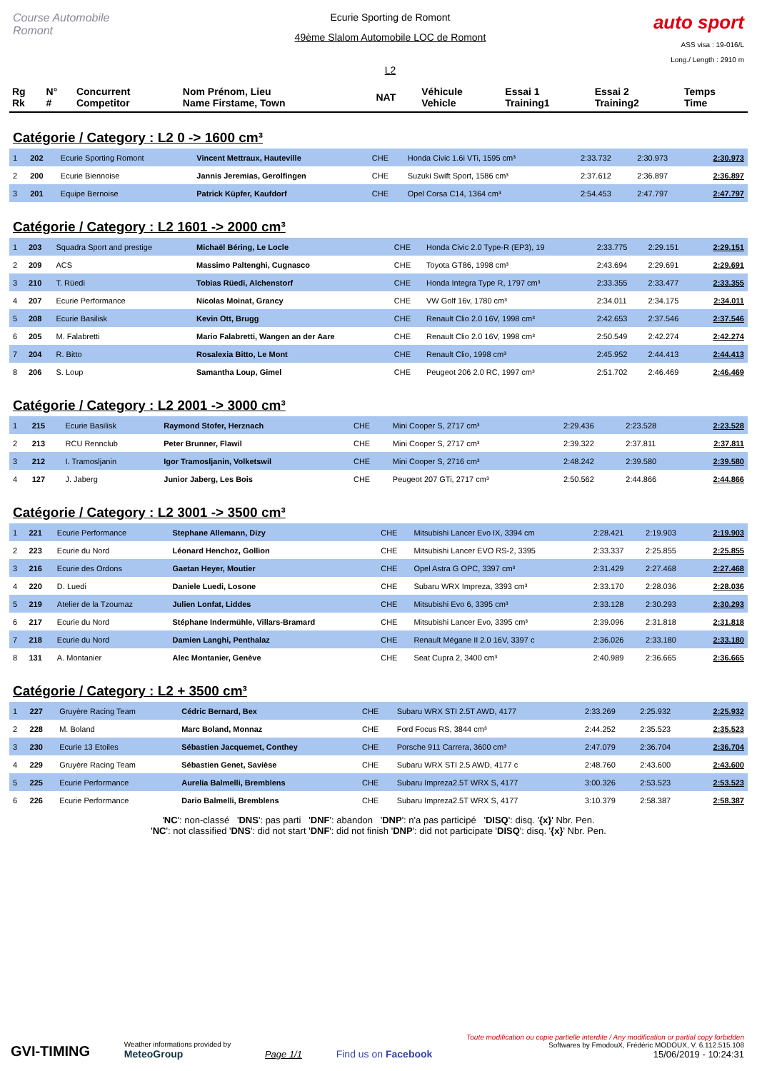Course Automobile Romont
Ecurie Sporting de Romont
49ème Slalom Automobile LOC de Romont
L2
auto sport
ASS visa : 19-016/L
Long./ Length : 2910 m
| Rg Rk | N° # | Concurrent Competitor | Nom Prénom, Lieu Name Firstame, Town | NAT | Véhicule Vehicle | Essai 1 Training1 | Essai 2 Training2 | Temps Time |
Catégorie / Category : L2 0 -> 1600 cm³
| 1 | 202 | Ecurie Sporting Romont | Vincent Mettraux, Hauteville | CHE | Honda Civic 1.6i VTi, 1595 cm³ | 2:33.732 | 2:30.973 | 2:30.973 |
| 2 | 200 | Ecurie Biennoise | Jannis Jeremias, Gerolfingen | CHE | Suzuki Swift Sport, 1586 cm³ | 2:37.612 | 2:36.897 | 2:36.897 |
| 3 | 201 | Equipe Bernoise | Patrick Küpfer, Kaufdorf | CHE | Opel Corsa C14, 1364 cm³ | 2:54.453 | 2:47.797 | 2:47.797 |
Catégorie / Category : L2 1601 -> 2000 cm³
| 1 | 203 | Squadra Sport and prestige | Michaël Béring, Le Locle | CHE | Honda Civic 2.0 Type-R (EP3), 19 | 2:33.775 | 2:29.151 | 2:29.151 |
| 2 | 209 | ACS | Massimo Paltenghi, Cugnasco | CHE | Toyota GT86, 1998 cm³ | 2:43.694 | 2:29.691 | 2:29.691 |
| 3 | 210 | T. Rüedi | Tobias Rüedi, Alchenstorf | CHE | Honda Integra Type R, 1797 cm³ | 2:33.355 | 2:33.477 | 2:33.355 |
| 4 | 207 | Ecurie Performance | Nicolas Moinat, Grancy | CHE | VW Golf 16v, 1780 cm³ | 2:34.011 | 2:34.175 | 2:34.011 |
| 5 | 208 | Ecurie Basilisk | Kevin Ott, Brugg | CHE | Renault Clio 2.0 16V, 1998 cm³ | 2:42.653 | 2:37.546 | 2:37.546 |
| 6 | 205 | M. Falabretti | Mario Falabretti, Wangen an der Aare | CHE | Renault Clio 2.0 16V, 1998 cm³ | 2:50.549 | 2:42.274 | 2:42.274 |
| 7 | 204 | R. Bitto | Rosalexia Bitto, Le Mont | CHE | Renault Clio, 1998 cm³ | 2:45.952 | 2:44.413 | 2:44.413 |
| 8 | 206 | S. Loup | Samantha Loup, Gimel | CHE | Peugeot 206 2.0 RC, 1997 cm³ | 2:51.702 | 2:46.469 | 2:46.469 |
Catégorie / Category : L2 2001 -> 3000 cm³
| 1 | 215 | Ecurie Basilisk | Raymond Stofer, Herznach | CHE | Mini Cooper S, 2717 cm³ | 2:29.436 | 2:23.528 | 2:23.528 |
| 2 | 213 | RCU Rennclub | Peter Brunner, Flawil | CHE | Mini Cooper S, 2717 cm³ | 2:39.322 | 2:37.811 | 2:37.811 |
| 3 | 212 | I. Tramosljanin | Igor Tramosljanin, Volketswil | CHE | Mini Cooper S, 2716 cm³ | 2:48.242 | 2:39.580 | 2:39.580 |
| 4 | 127 | J. Jaberg | Junior Jaberg, Les Bois | CHE | Peugeot 207 GTi, 2717 cm³ | 2:50.562 | 2:44.866 | 2:44.866 |
Catégorie / Category : L2 3001 -> 3500 cm³
| 1 | 221 | Ecurie Performance | Stephane Allemann, Dizy | CHE | Mitsubishi Lancer Evo IX, 3394 cm | 2:28.421 | 2:19.903 | 2:19.903 |
| 2 | 223 | Ecurie du Nord | Léonard Henchoz, Gollion | CHE | Mitsubishi Lancer EVO RS-2, 3395 | 2:33.337 | 2:25.855 | 2:25.855 |
| 3 | 216 | Ecurie des Ordons | Gaetan Heyer, Moutier | CHE | Opel Astra G OPC, 3397 cm³ | 2:31.429 | 2:27.468 | 2:27.468 |
| 4 | 220 | D. Luedi | Daniele Luedi, Losone | CHE | Subaru WRX Impreza, 3393 cm³ | 2:33.170 | 2:28.036 | 2:28.036 |
| 5 | 219 | Atelier de la Tzoumaz | Julien Lonfat, Liddes | CHE | Mitsubishi Evo 6, 3395 cm³ | 2:33.128 | 2:30.293 | 2:30.293 |
| 6 | 217 | Ecurie du Nord | Stéphane Indermühle, Villars-Bramard | CHE | Mitsubishi Lancer Evo, 3395 cm³ | 2:39.096 | 2:31.818 | 2:31.818 |
| 7 | 218 | Ecurie du Nord | Damien Langhi, Penthalaz | CHE | Renault Mégane II 2.0 16V, 3397 c | 2:36.026 | 2:33.180 | 2:33.180 |
| 8 | 131 | A. Montanier | Alec Montanier, Genève | CHE | Seat Cupra 2, 3400 cm³ | 2:40.989 | 2:36.665 | 2:36.665 |
Catégorie / Category : L2 + 3500 cm³
| 1 | 227 | Gruyère Racing Team | Cédric Bernard, Bex | CHE | Subaru WRX STI 2.5T AWD, 4177 | 2:33.269 | 2:25.932 | 2:25.932 |
| 2 | 228 | M. Boland | Marc Boland, Monnaz | CHE | Ford Focus RS, 3844 cm³ | 2:44.252 | 2:35.523 | 2:35.523 |
| 3 | 230 | Ecurie 13 Etoiles | Sébastien Jacquemet, Conthey | CHE | Porsche 911 Carrera, 3600 cm³ | 2:47.079 | 2:36.704 | 2:36.704 |
| 4 | 229 | Gruyère Racing Team | Sébastien Genet, Savièse | CHE | Subaru WRX STI 2.5 AWD, 4177 c | 2:48.760 | 2:43.600 | 2:43.600 |
| 5 | 225 | Ecurie Performance | Aurelia Balmelli, Bremblens | CHE | Subaru Impreza2.5T WRX S, 4177 | 3:00.326 | 2:53.523 | 2:53.523 |
| 6 | 226 | Ecurie Performance | Dario Balmelli, Bremblens | CHE | Subaru Impreza2.5T WRX S, 4177 | 3:10.379 | 2:58.387 | 2:58.387 |
'NC': non-classé 'DNS': pas parti 'DNF': abandon 'DNP': n'a pas participé 'DISQ': disq. '{x}' Nbr. Pen.
'NC': not classified 'DNS': did not start 'DNF': did not finish 'DNP': did not participate 'DISQ': disq. '{x}' Nbr. Pen.
GVI-TIMING
Weather informations provided by
MeteoGroup
Page 1/1
Find us on Facebook
Toute modification ou copie partielle interdite / Any modification or partial copy forbidden
Softwares by FmodouX, Frédéric MODOUX, V. 6.112.515.108
15/06/2019 - 10:24:31